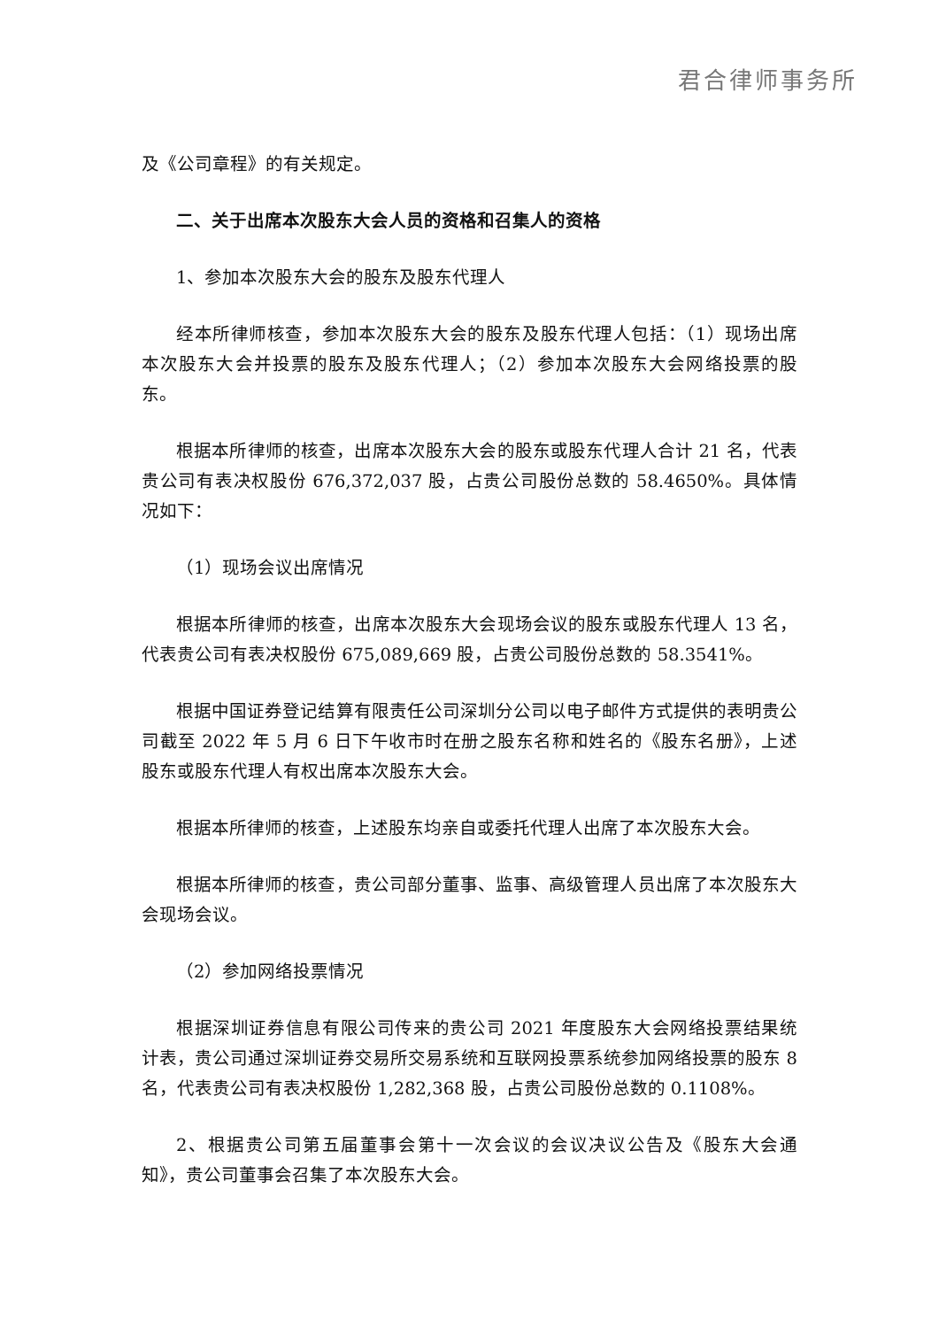君合律师事务所
及《公司章程》的有关规定。
二、关于出席本次股东大会人员的资格和召集人的资格
1、参加本次股东大会的股东及股东代理人
经本所律师核查，参加本次股东大会的股东及股东代理人包括：（1）现场出席本次股东大会并投票的股东及股东代理人；（2）参加本次股东大会网络投票的股东。
根据本所律师的核查，出席本次股东大会的股东或股东代理人合计 21 名，代表贵公司有表决权股份 676,372,037 股，占贵公司股份总数的 58.4650%。具体情况如下：
（1）现场会议出席情况
根据本所律师的核查，出席本次股东大会现场会议的股东或股东代理人 13 名，代表贵公司有表决权股份 675,089,669 股，占贵公司股份总数的 58.3541%。
根据中国证券登记结算有限责任公司深圳分公司以电子邮件方式提供的表明贵公司截至 2022 年 5 月 6 日下午收市时在册之股东名称和姓名的《股东名册》，上述股东或股东代理人有权出席本次股东大会。
根据本所律师的核查，上述股东均亲自或委托代理人出席了本次股东大会。
根据本所律师的核查，贵公司部分董事、监事、高级管理人员出席了本次股东大会现场会议。
（2）参加网络投票情况
根据深圳证券信息有限公司传来的贵公司 2021 年度股东大会网络投票结果统计表，贵公司通过深圳证券交易所交易系统和互联网投票系统参加网络投票的股东 8 名，代表贵公司有表决权股份 1,282,368 股，占贵公司股份总数的 0.1108%。
2、根据贵公司第五届董事会第十一次会议的会议决议公告及《股东大会通知》，贵公司董事会召集了本次股东大会。